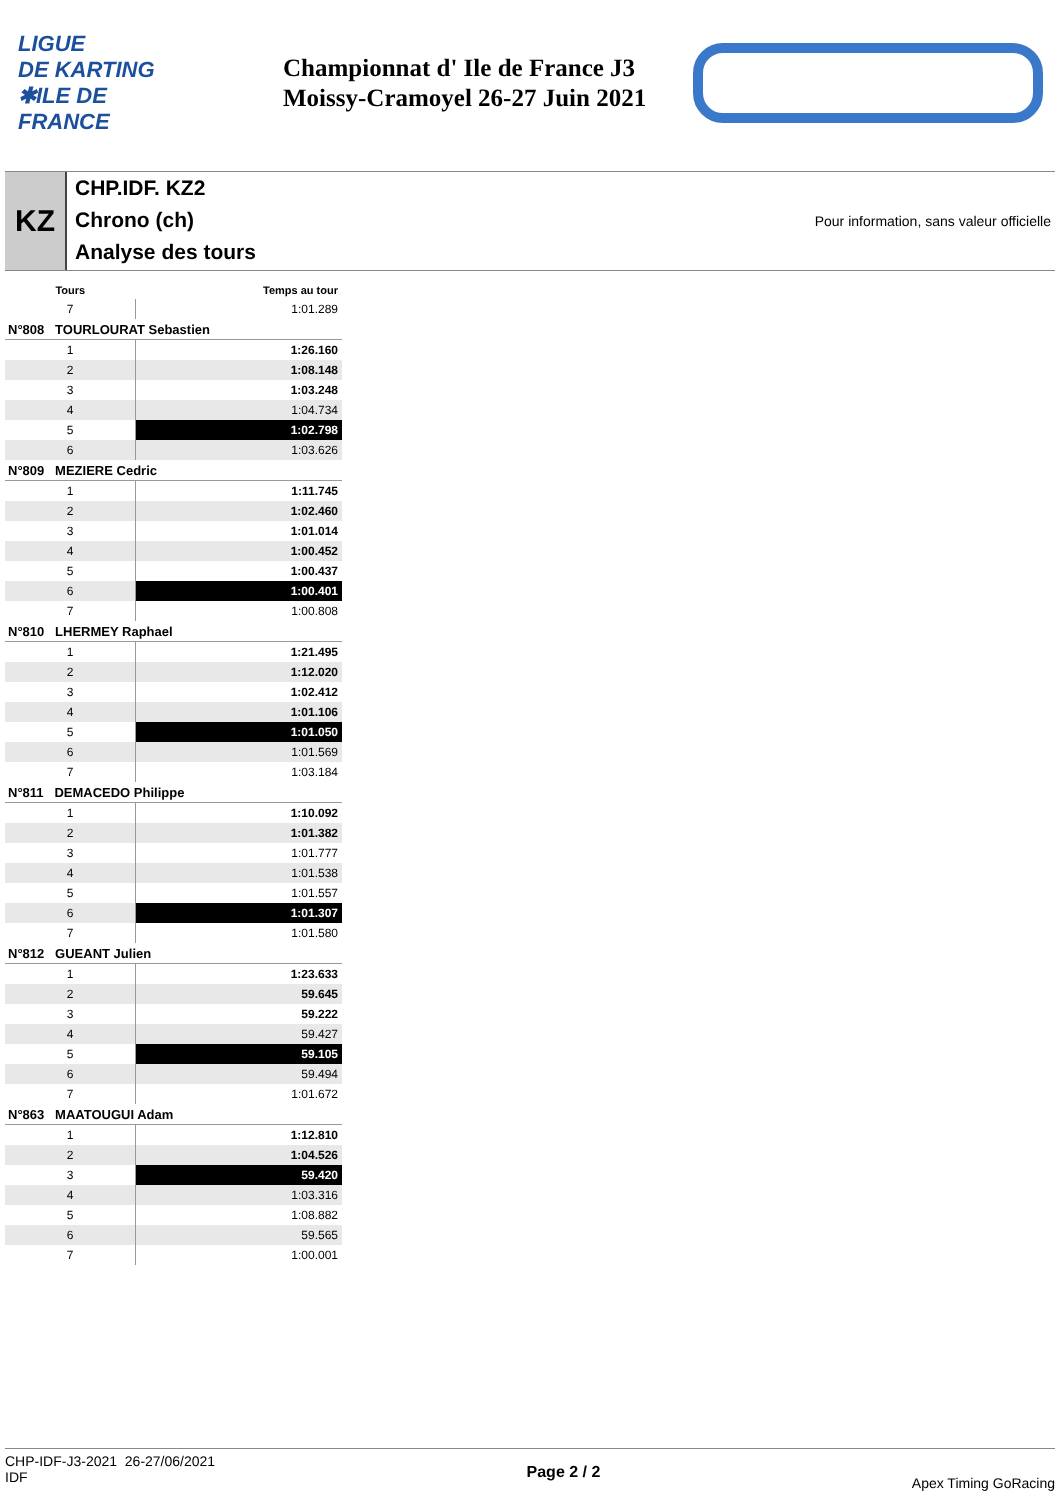LIGUE
DE KARTING
✱ILE DE
FRANCE
Championnat d' Ile de France J3
Moissy-Cramoyel 26-27 Juin 2021
KZ
CHP.IDF. KZ2
Chrono (ch)
Analyse des tours
Pour information, sans valeur officielle
| Tours | Temps au tour |
| --- | --- |
| 7 | 1:01.289 |
| N°808 TOURLOURAT Sebastien | |
| 1 | 1:26.160 |
| 2 | 1:08.148 |
| 3 | 1:03.248 |
| 4 | 1:04.734 |
| 5 | 1:02.798 |
| 6 | 1:03.626 |
| N°809 MEZIERE Cedric | |
| 1 | 1:11.745 |
| 2 | 1:02.460 |
| 3 | 1:01.014 |
| 4 | 1:00.452 |
| 5 | 1:00.437 |
| 6 | 1:00.401 |
| 7 | 1:00.808 |
| N°810 LHERMEY Raphael | |
| 1 | 1:21.495 |
| 2 | 1:12.020 |
| 3 | 1:02.412 |
| 4 | 1:01.106 |
| 5 | 1:01.050 |
| 6 | 1:01.569 |
| 7 | 1:03.184 |
| N°811 DEMACEDO Philippe | |
| 1 | 1:10.092 |
| 2 | 1:01.382 |
| 3 | 1:01.777 |
| 4 | 1:01.538 |
| 5 | 1:01.557 |
| 6 | 1:01.307 |
| 7 | 1:01.580 |
| N°812 GUEANT Julien | |
| 1 | 1:23.633 |
| 2 | 59.645 |
| 3 | 59.222 |
| 4 | 59.427 |
| 5 | 59.105 |
| 6 | 59.494 |
| 7 | 1:01.672 |
| N°863 MAATOUGUI Adam | |
| 1 | 1:12.810 |
| 2 | 1:04.526 |
| 3 | 59.420 |
| 4 | 1:03.316 |
| 5 | 1:08.882 |
| 6 | 59.565 |
| 7 | 1:00.001 |
CHP-IDF-J3-2021 26-27/06/2021
IDF
Page 2 / 2
Apex Timing GoRacing